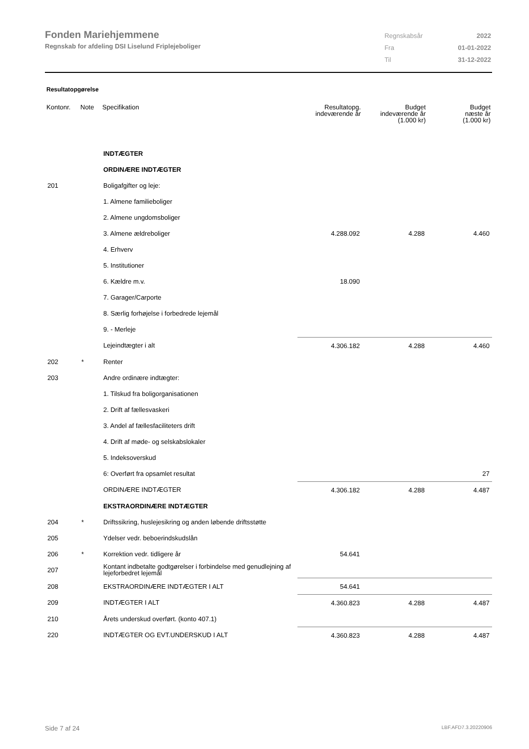Fonden Mariehjemmene
Regnskab for afdeling DSI Liselund Friplejeboliger
| Regnskabsår | 2022 |
| Fra | 01-01-2022 |
| Til | 31-12-2022 |
Resultatopgørelse
| Kontonr. | Note | Specifikation | Resultatopg. indeværende år | Budget indeværende år (1.000 kr) | Budget næste år (1.000 kr) |
| --- | --- | --- | --- | --- | --- |
| | | INDTÆGTER | | | |
| | | ORDINÆRE INDTÆGTER | | | |
| 201 | | Boligafgifter og leje: | | | |
| | | 1. Almene familieboliger | | | |
| | | 2. Almene ungdomsboliger | | | |
| | | 3. Almene ældreboliger | 4.288.092 | 4.288 | 4.460 |
| | | 4. Erhverv | | | |
| | | 5. Institutioner | | | |
| | | 6. Kældre m.v. | 18.090 | | |
| | | 7. Garager/Carporte | | | |
| | | 8. Særlig forhøjelse i forbedrede lejemål | | | |
| | | 9. - Merleje | | | |
| | | Lejeindtægter i alt | 4.306.182 | 4.288 | 4.460 |
| 202 | * | Renter | | | |
| 203 | | Andre ordinære indtægter: | | | |
| | | 1. Tilskud fra boligorganisationen | | | |
| | | 2. Drift af fællesvaskeri | | | |
| | | 3. Andel af fællesfaciliteters drift | | | |
| | | 4. Drift af møde- og selskabslokaler | | | |
| | | 5. Indeksoverskud | | | |
| | | 6: Overført fra opsamlet resultat | | | 27 |
| | | ORDINÆRE INDTÆGTER | 4.306.182 | 4.288 | 4.487 |
| | | EKSTRAORDINÆRE INDTÆGTER | | | |
| 204 | * | Driftssikring, huslejesikring og anden løbende driftsstøtte | | | |
| 205 | | Ydelser vedr. beboerindskudslån | | | |
| 206 | * | Korrektion vedr. tidligere år | 54.641 | | |
| 207 | | Kontant indbetalte godtgørelser i forbindelse med genudlejning af lejeforbedret lejemål | | | |
| 208 | | EKSTRAORDINÆRE INDTÆGTER I ALT | 54.641 | | |
| 209 | | INDTÆGTER I ALT | 4.360.823 | 4.288 | 4.487 |
| 210 | | Årets underskud overført. (konto 407.1) | | | |
| 220 | | INDTÆGTER OG EVT.UNDERSKUD I ALT | 4.360.823 | 4.288 | 4.487 |
Side 7 af 24 LBF.AFD7.3.20220906